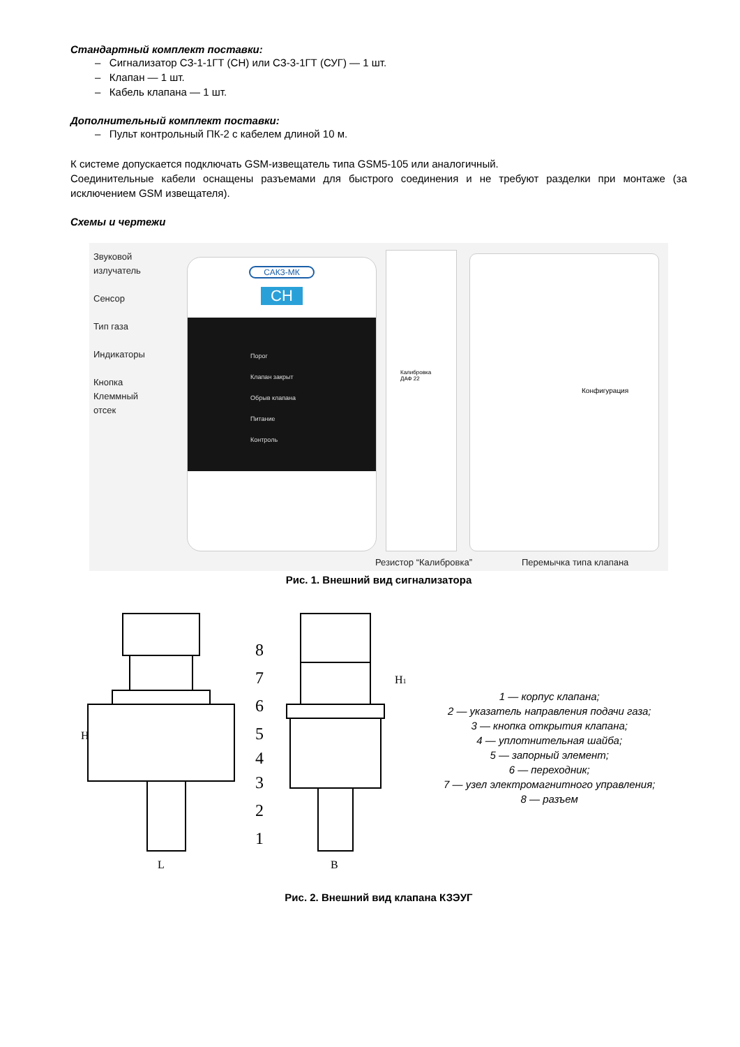Стандартный комплект поставки:
– Сигнализатор СЗ-1-1ГТ (СН) или СЗ-3-1ГТ (СУГ) — 1 шт.
– Клапан — 1 шт.
– Кабель клапана — 1 шт.
Дополнительный комплект поставки:
– Пульт контрольный ПК-2 с кабелем длиной 10 м.
К системе допускается подключать GSM-извещатель типа GSM5-105 или аналогичный.
Соединительные кабели оснащены разъемами для быстрого соединения и не требуют разделки при монтаже (за исключением GSM извещателя).
Схемы и чертежи
Звуковой излучатель
Сенсор
Тип газа
Индикаторы
Кнопка
Клеммный отсек
САКЗ-МК
СН
Порог
Клапан закрыт
Обрыв клапана
Питание
Контроль
Калибровка
ДАФ 22
Конфигурация
Резистор “Калибровка” Перемычка типа клапана
Рис. 1. Внешний вид сигнализатора
8
7
6
5
4
3
2
1
H
H1
L
B
1 — корпус клапана;
2 — указатель направления подачи газа;
3 — кнопка открытия клапана;
4 — уплотнительная шайба;
5 — запорный элемент;
6 — переходник;
7 — узел электромагнитного управления;
8 — разъем
Рис. 2. Внешний вид клапана КЗЭУГ